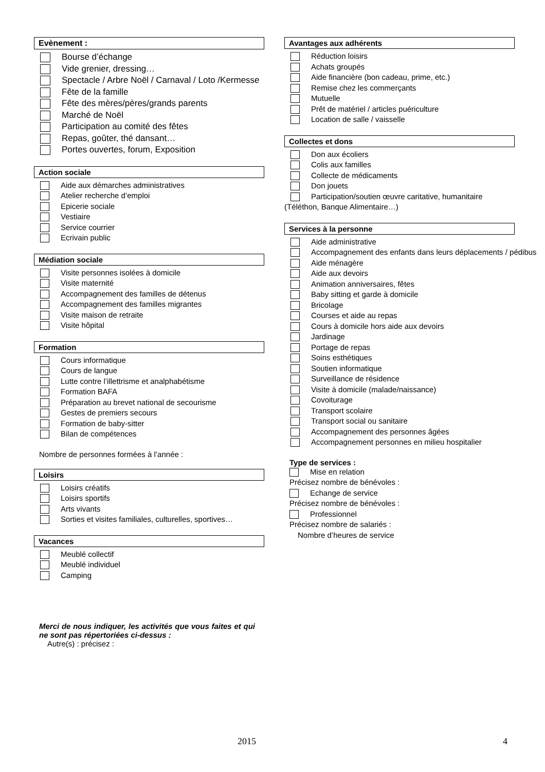Evènement :
Bourse d’échange
Vide grenier, dressing…
Spectacle / Arbre Noël / Carnaval / Loto /Kermesse
Fête de la famille
Fête des mères/pères/grands parents
Marché de Noël
Participation au comité des fêtes
Repas, goûter, thé dansant…
Portes ouvertes, forum, Exposition
Action sociale
Aide aux démarches administratives
Atelier recherche d’emploi
Epicerie sociale
Vestiaire
Service courrier
Ecrivain public
Médiation sociale
Visite personnes isolées à domicile
Visite maternité
Accompagnement des familles de détenus
Accompagnement des familles migrantes
Visite maison de retraite
Visite hôpital
Formation
Cours informatique
Cours de langue
Lutte contre l’illettrisme et analphabétisme
Formation BAFA
Préparation au brevet national de secourisme
Gestes de premiers secours
Formation de baby-sitter
Bilan de compétences
Nombre de personnes formées à l’année :
Loisirs
Loisirs créatifs
Loisirs sportifs
Arts vivants
Sorties et visites familiales, culturelles, sportives…
Vacances
Meublé collectif
Meublé individuel
Camping
Merci de nous indiquer, les activités que vous faites et qui ne sont pas répertoriées ci-dessus :
Autre(s) : précisez :
Avantages aux adhérents
Réduction loisirs
Achats groupés
Aide financière (bon cadeau, prime, etc.)
Remise chez les commerçants
Mutuelle
Prêt de matériel / articles puériculture
Location de salle / vaisselle
Collectes et dons
Don aux écoliers
Colis aux familles
Collecte de médicaments
Don jouets
Participation/soutien œuvre caritative, humanitaire
(Téléthon, Banque Alimentaire…)
Services à la personne
Aide administrative
Accompagnement des enfants dans leurs déplacements / pédibus
Aide ménagère
Aide aux devoirs
Animation anniversaires, fêtes
Baby sitting et garde à domicile
Bricolage
Courses et aide au repas
Cours à domicile hors aide aux devoirs
Jardinage
Portage de repas
Soins esthétiques
Soutien informatique
Surveillance de résidence
Visite à domicile (malade/naissance)
Covoiturage
Transport scolaire
Transport social ou sanitaire
Accompagnement des personnes âgées
Accompagnement personnes en milieu hospitalier
Type de services :
Mise en relation
Précisez nombre de bénévoles :
Echange de service
Précisez nombre de bénévoles :
Professionnel
Précisez nombre de salariés :
Nombre d’heures de service
2015 4